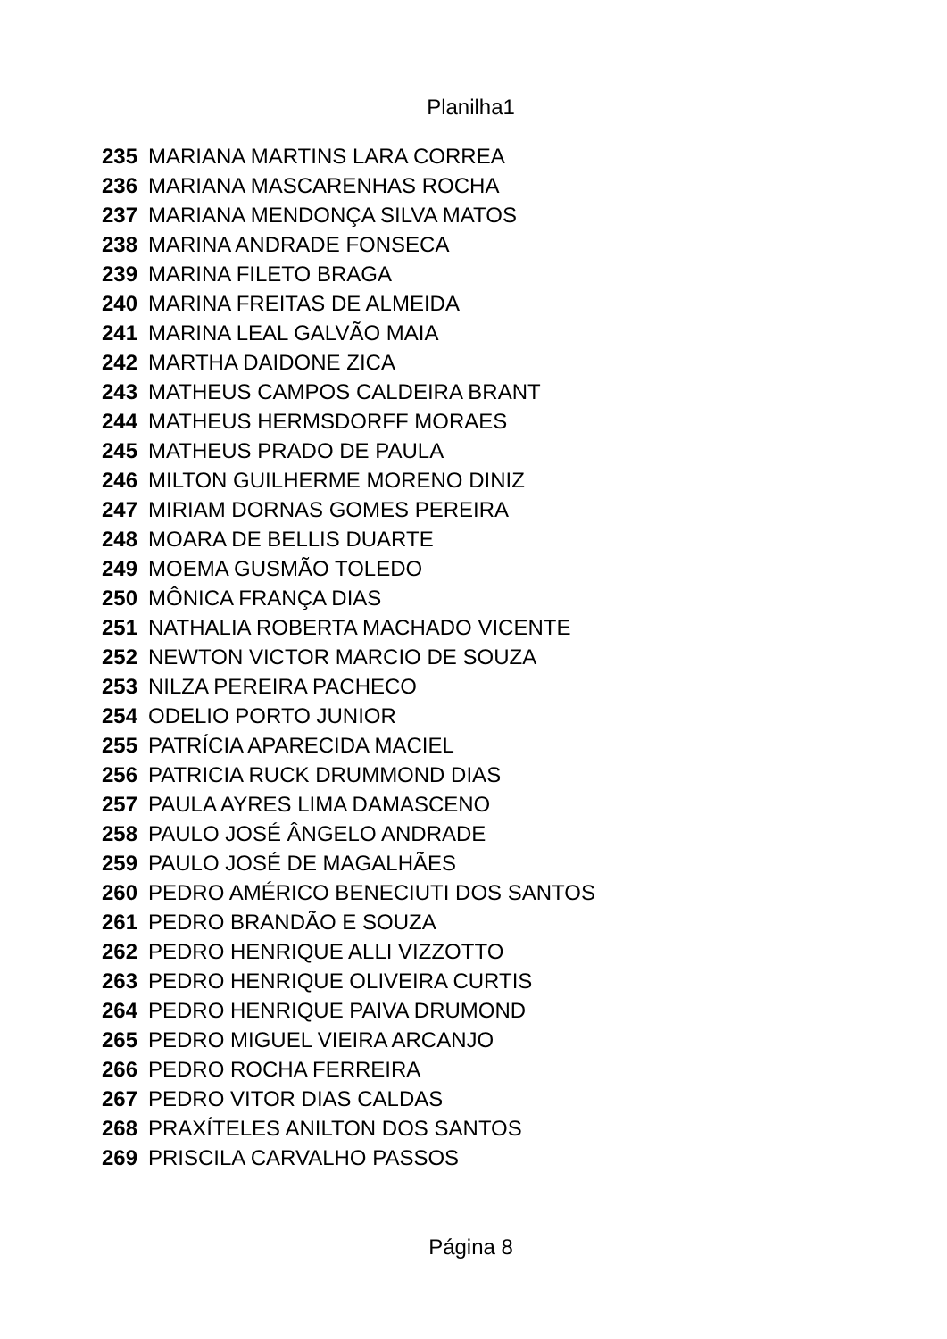Planilha1
| 235 | MARIANA MARTINS LARA CORREA |
| 236 | MARIANA MASCARENHAS ROCHA |
| 237 | MARIANA MENDONÇA SILVA MATOS |
| 238 | MARINA ANDRADE FONSECA |
| 239 | MARINA FILETO BRAGA |
| 240 | MARINA FREITAS DE ALMEIDA |
| 241 | MARINA LEAL GALVÃO MAIA |
| 242 | MARTHA DAIDONE ZICA |
| 243 | MATHEUS CAMPOS CALDEIRA BRANT |
| 244 | MATHEUS HERMSDORFF MORAES |
| 245 | MATHEUS PRADO DE PAULA |
| 246 | MILTON GUILHERME MORENO DINIZ |
| 247 | MIRIAM DORNAS GOMES PEREIRA |
| 248 | MOARA DE BELLIS DUARTE |
| 249 | MOEMA GUSMÃO TOLEDO |
| 250 | MÔNICA FRANÇA DIAS |
| 251 | NATHALIA ROBERTA MACHADO VICENTE |
| 252 | NEWTON VICTOR MARCIO DE SOUZA |
| 253 | NILZA PEREIRA PACHECO |
| 254 | ODELIO PORTO JUNIOR |
| 255 | PATRÍCIA APARECIDA MACIEL |
| 256 | PATRICIA RUCK DRUMMOND DIAS |
| 257 | PAULA AYRES LIMA DAMASCENO |
| 258 | PAULO JOSÉ ÂNGELO ANDRADE |
| 259 | PAULO JOSÉ DE MAGALHÃES |
| 260 | PEDRO AMÉRICO BENECIUTI DOS SANTOS |
| 261 | PEDRO BRANDÃO E SOUZA |
| 262 | PEDRO HENRIQUE ALLI VIZZOTTO |
| 263 | PEDRO HENRIQUE OLIVEIRA CURTIS |
| 264 | PEDRO HENRIQUE PAIVA DRUMOND |
| 265 | PEDRO MIGUEL VIEIRA ARCANJO |
| 266 | PEDRO ROCHA FERREIRA |
| 267 | PEDRO VITOR DIAS CALDAS |
| 268 | PRAXÍTELES ANILTON DOS SANTOS |
| 269 | PRISCILA CARVALHO PASSOS |
Página 8